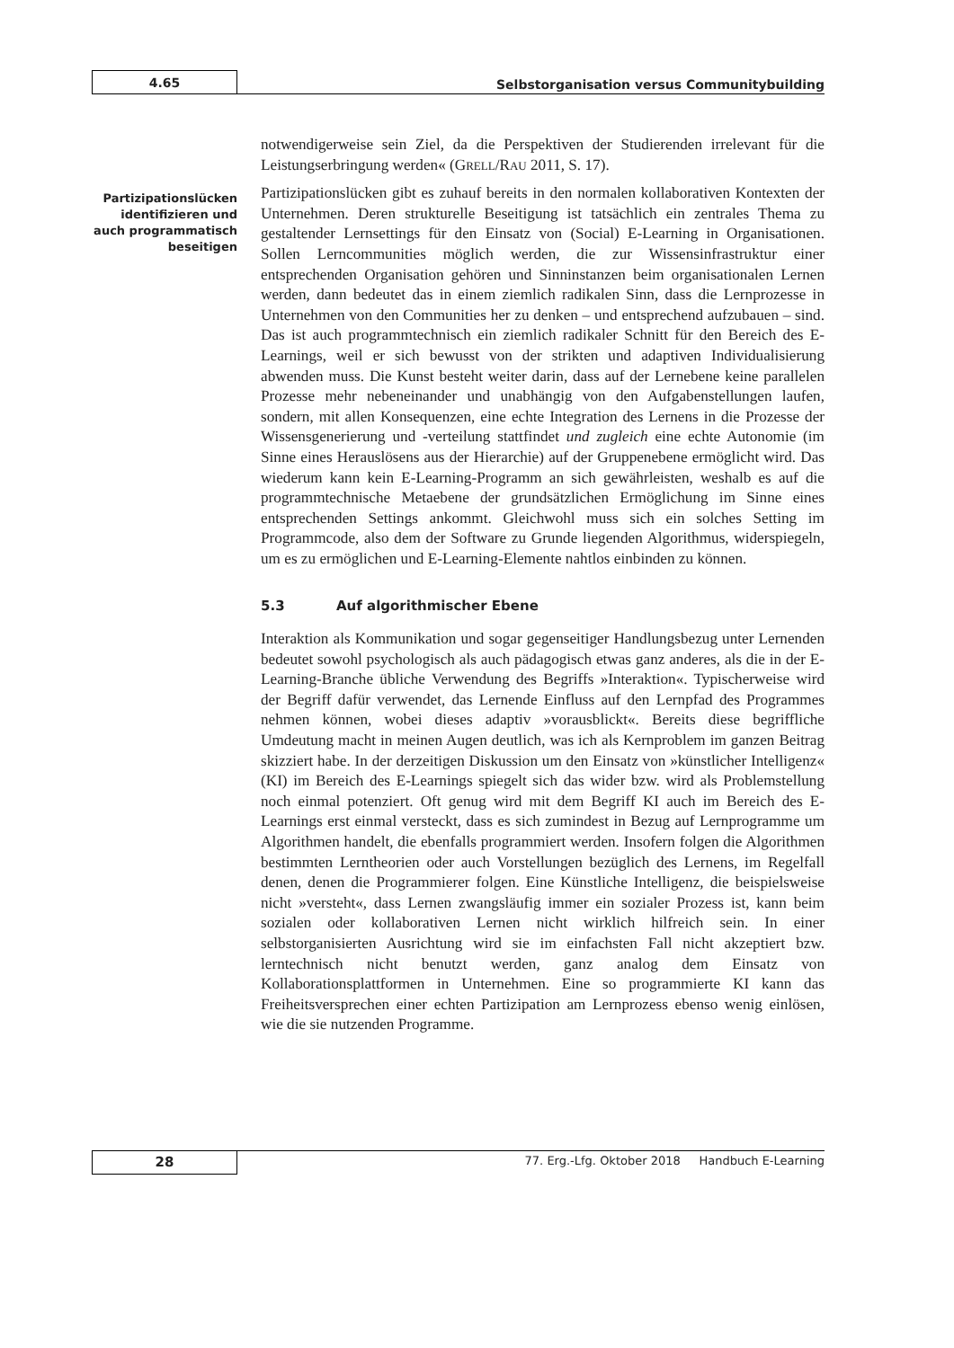4.65
Selbstorganisation versus Communitybuilding
Partizipationslücken identifizieren und auch programma­tisch beseitigen
notwendigerweise sein Ziel, da die Perspektiven der Studierenden irrelevant für die Leistungserbringung werden« (GRELL/RAU 2011, S. 17).
Partizipationslücken gibt es zuhauf bereits in den normalen kollaborativen Kontexten der Unternehmen. Deren strukturelle Beseitigung ist tatsächlich ein zentrales Thema zu gestaltender Lernsettings für den Einsatz von (Social) E-Learning in Organisationen. Sollen Lerncommunities möglich werden, die zur Wissensinfrastruktur einer entsprechenden Organisation gehören und Sinninstanzen beim organisationalen Lernen werden, dann bedeutet das in einem ziemlich radikalen Sinn, dass die Lernprozesse in Unternehmen von den Communities her zu denken – und entsprechend aufzubauen – sind. Das ist auch programmtechnisch ein ziemlich radikaler Schnitt für den Bereich des E-Learnings, weil er sich bewusst von der strikten und adaptiven Individualisierung abwenden muss. Die Kunst besteht weiter darin, dass auf der Lernebene keine parallelen Prozesse mehr nebeneinander und unabhängig von den Aufgabenstellungen laufen, sondern, mit allen Konsequenzen, eine echte Integration des Lernens in die Prozesse der Wissensgenerierung und -verteilung stattfindet und zugleich eine echte Autonomie (im Sinne eines Herauslösens aus der Hierarchie) auf der Gruppenebene ermöglicht wird. Das wiederum kann kein E-Learning-Programm an sich gewährleisten, weshalb es auf die programmtechnische Metaebene der grundsätzlichen Ermöglichung im Sinne eines entsprechenden Settings ankommt. Gleichwohl muss sich ein solches Setting im Programmcode, also dem der Software zu Grunde liegenden Algorithmus, widerspiegeln, um es zu ermöglichen und E-Learning-Elemente nahtlos einbinden zu können.
5.3 Auf algorithmischer Ebene
Interaktion als Kommunikation und sogar gegenseitiger Handlungsbezug unter Lernenden bedeutet sowohl psychologisch als auch pädagogisch etwas ganz anderes, als die in der E-Learning-Branche übliche Verwendung des Begriffs »Interaktion«. Typischerweise wird der Begriff dafür verwendet, das Lernende Einfluss auf den Lernpfad des Programmes nehmen können, wobei dieses adaptiv »vorausblickt«. Bereits diese begriffliche Umdeutung macht in meinen Augen deutlich, was ich als Kernproblem im ganzen Beitrag skizziert habe. In der derzeitigen Diskussion um den Einsatz von »künstlicher Intelligenz« (KI) im Bereich des E-Learnings spiegelt sich das wider bzw. wird als Problemstellung noch einmal potenziert. Oft genug wird mit dem Begriff KI auch im Bereich des E-Learnings erst einmal versteckt, dass es sich zumindest in Bezug auf Lernprogramme um Algorithmen handelt, die ebenfalls programmiert werden. Insofern folgen die Algorithmen bestimmten Lerntheorien oder auch Vorstellungen bezüglich des Lernens, im Regelfall denen, denen die Programmierer folgen. Eine Künstliche Intelligenz, die beispielsweise nicht »versteht«, dass Lernen zwangsläufig immer ein sozialer Prozess ist, kann beim sozialen oder kollaborativen Lernen nicht wirklich hilfreich sein. In einer selbstorganisierten Ausrichtung wird sie im einfachsten Fall nicht akzeptiert bzw. lerntechnisch nicht benutzt werden, ganz analog dem Einsatz von Kollaborationsplattformen in Unternehmen. Eine so programmierte KI kann das Freiheitsversprechen einer echten Partizipation am Lernprozess ebenso wenig einlösen, wie die sie nutzenden Programme.
28
77. Erg.-Lfg. Oktober 2018 Handbuch E-Learning